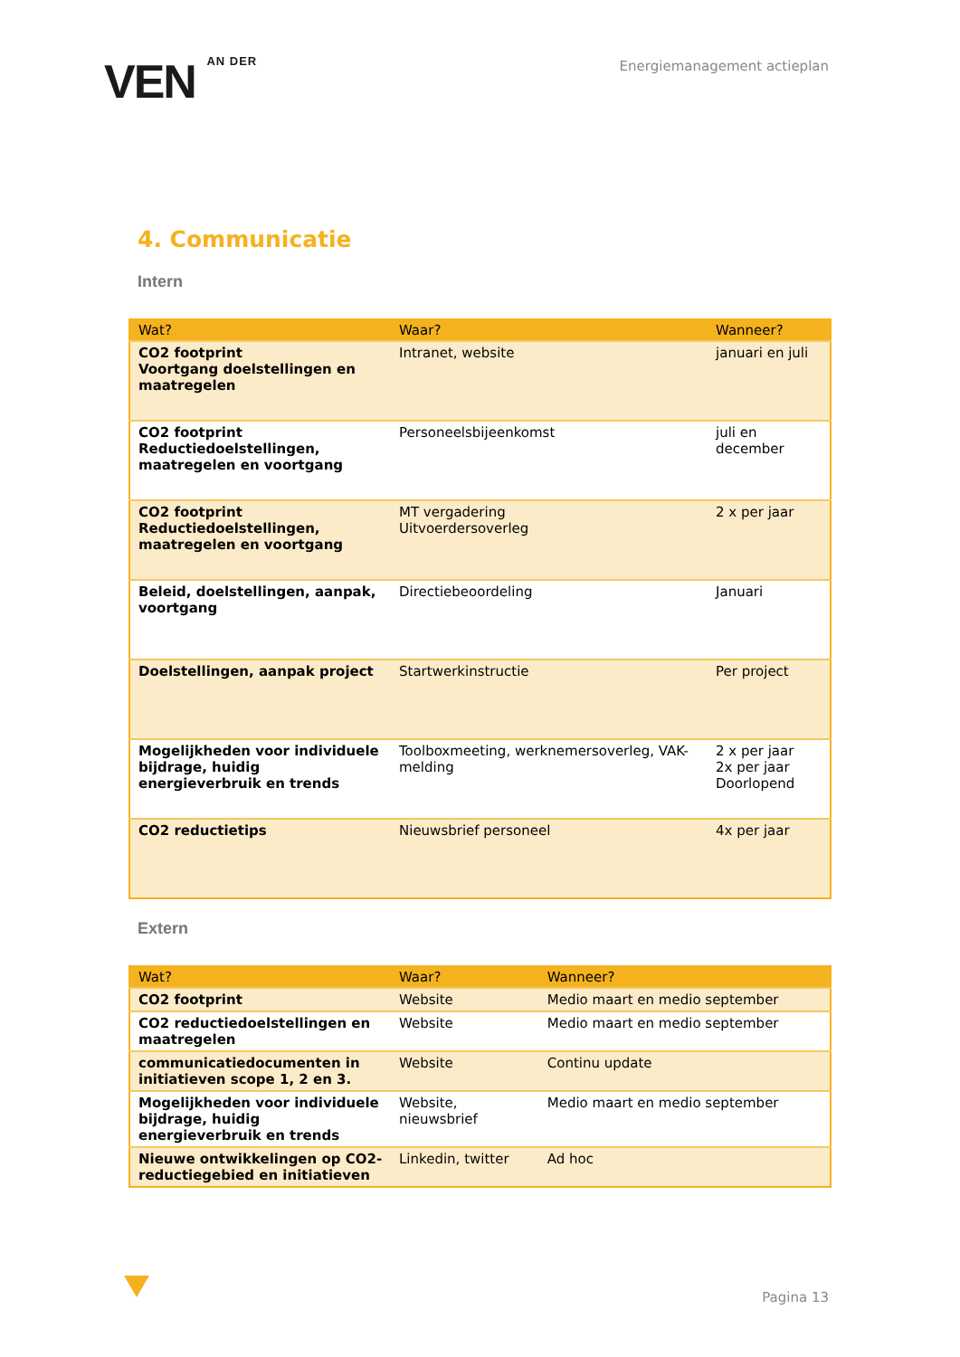VEN AN DER
Energiemanagement actieplan
4. Communicatie
Intern
| Wat? | Waar? | Wanneer? |
| --- | --- | --- |
| CO2 footprint Voortgang doelstellingen en maatregelen | Intranet, website | januari en juli |
| CO2 footprint Reductiedoelstellingen, maatregelen en voortgang | Personeelsbijeenkomst | juli en december |
| CO2 footprint Reductiedoelstellingen, maatregelen en voortgang | MT vergadering Uitvoerdersoverleg | 2 x per jaar |
| Beleid, doelstellingen, aanpak, voortgang | Directiebeoordeling | Januari |
| Doelstellingen, aanpak project | Startwerkinstructie | Per project |
| Mogelijkheden voor individuele bijdrage, huidig energieverbruik en trends | Toolboxmeeting, werknemersoverleg, VAK-melding | 2 x per jaar 2x per jaar Doorlopend |
| CO2 reductietips | Nieuwsbrief personeel | 4x per jaar |
Extern
| Wat? | Waar? | Wanneer? |
| --- | --- | --- |
| CO2 footprint | Website | Medio maart en medio september |
| CO2 reductiedoelstellingen en maatregelen | Website | Medio maart en medio september |
| communicatiedocumenten in initiatieven scope 1, 2 en 3. | Website | Continu update |
| Mogelijkheden voor individuele bijdrage, huidig energieverbruik en trends | Website, nieuwsbrief | Medio maart en medio september |
| Nieuwe ontwikkelingen op CO2-reductiegebied en initiatieven | Linkedin, twitter | Ad hoc |
Pagina 13